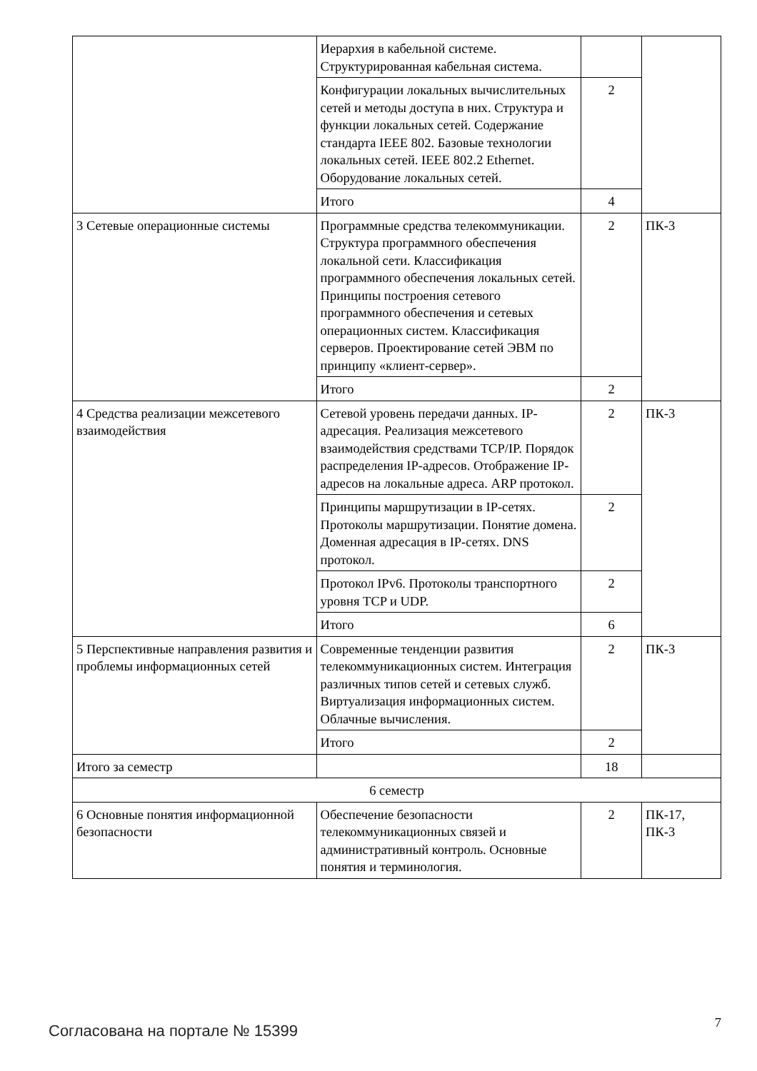| | Иерархия в кабельной системе. Структурированная кабельная система. | | |
| | Конфигурации локальных вычислительных сетей и методы доступа в них. Структура и функции локальных сетей. Содержание стандарта IEEE 802. Базовые технологии локальных сетей. IEEE 802.2 Ethernet. Оборудование локальных сетей. | 2 | |
| | Итого | 4 | |
| 3 Сетевые операционные системы | Программные средства телекоммуникации. Структура программного обеспечения локальной сети. Классификация программного обеспечения локальных сетей. Принципы построения сетевого программного обеспечения и сетевых операционных систем. Классификация серверов. Проектирование сетей ЭВМ по принципу «клиент-сервер». | 2 | ПК-3 |
| | Итого | 2 | |
| 4 Средства реализации межсетевого взаимодействия | Сетевой уровень передачи данных. IP-адресация. Реализация межсетевого взаимодействия средствами TCP/IP. Порядок распределения IP-адресов. Отображение IP-адресов на локальные адреса. ARP протокол. | 2 | ПК-3 |
| | Принципы маршрутизации в IP-сетях. Протоколы маршрутизации. Понятие домена. Доменная адресация в IP-сетях. DNS протокол. | 2 | |
| | Протокол IPv6. Протоколы транспортного уровня TCP и UDP. | 2 | |
| | Итого | 6 | |
| 5 Перспективные направления развития и проблемы информационных сетей | Современные тенденции развития телекоммуникационных систем. Интеграция различных типов сетей и сетевых служб. Виртуализация информационных систем. Облачные вычисления. | 2 | ПК-3 |
| | Итого | 2 | |
| Итого за семестр | | 18 | |
| 6 семестр | | | |
| 6 Основные понятия информационной безопасности | Обеспечение безопасности телекоммуникационных связей и административный контроль. Основные понятия и терминология. | 2 | ПК-17, ПК-3 |
Согласована на портале № 15399
7